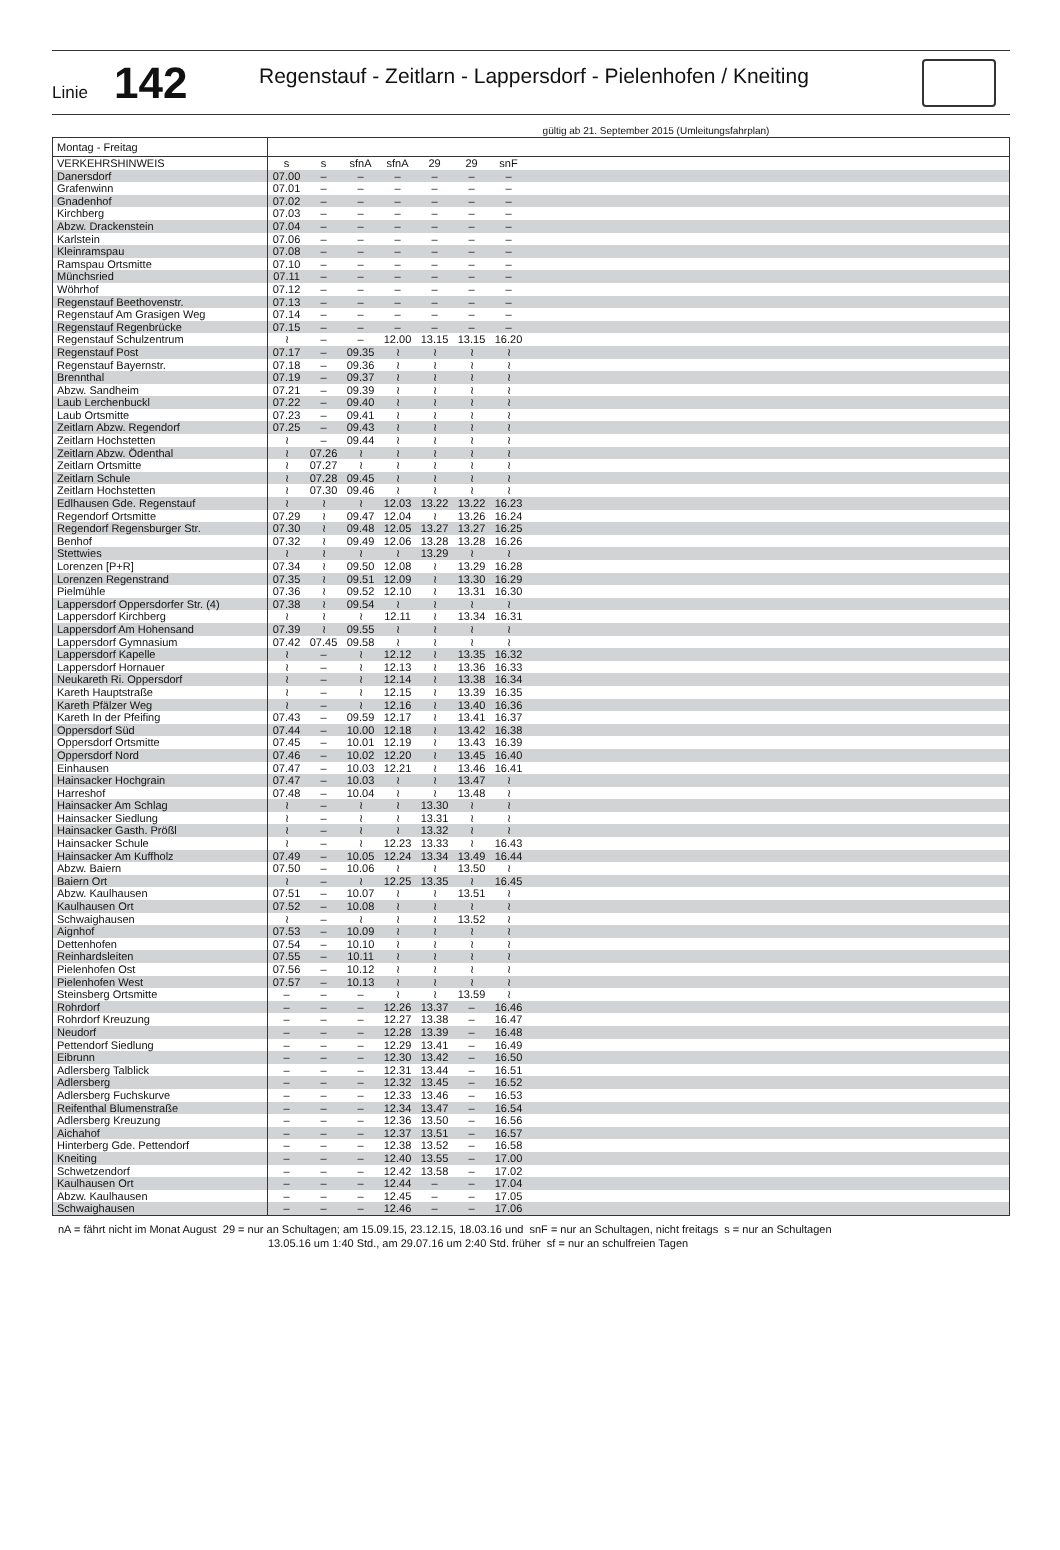Linie
142
Regenstauf - Zeitlarn - Lappersdorf - Pielenhofen / Kneiting
gültig ab 21. September 2015 (Umleitungsfahrplan)
| Montag - Freitag | | | | | | | | |
| VERKEHRSHINWEIS | s | s | sfnA | sfnA | 29 | 29 | snF | |
| Danersdorf | 07.00 | – | – | – | – | – | – | |
| Grafenwinn | 07.01 | – | – | – | – | – | – | |
| Gnadenhof | 07.02 | – | – | – | – | – | – | |
| Kirchberg | 07.03 | – | – | – | – | – | – | |
| Abzw. Drackenstein | 07.04 | – | – | – | – | – | – | |
| Karlstein | 07.06 | – | – | – | – | – | – | |
| Kleinramspau | 07.08 | – | – | – | – | – | – | |
| Ramspau Ortsmitte | 07.10 | – | – | – | – | – | – | |
| Münchsried | 07.11 | – | – | – | – | – | – | |
| Wöhrhof | 07.12 | – | – | – | – | – | – | |
| Regenstauf Beethovenstr. | 07.13 | – | – | – | – | – | – | |
| Regenstauf Am Grasigen Weg | 07.14 | – | – | – | – | – | – | |
| Regenstauf Regenbrücke | 07.15 | – | – | – | – | – | – | |
| Regenstauf Schulzentrum | ≀ | – | – | 12.00 | 13.15 | 13.15 | 16.20 | |
| Regenstauf Post | 07.17 | – | 09.35 | ≀ | ≀ | ≀ | ≀ | |
| Regenstauf Bayernstr. | 07.18 | – | 09.36 | ≀ | ≀ | ≀ | ≀ | |
| Brennthal | 07.19 | – | 09.37 | ≀ | ≀ | ≀ | ≀ | |
| Abzw. Sandheim | 07.21 | – | 09.39 | ≀ | ≀ | ≀ | ≀ | |
| Laub Lerchenbuckl | 07.22 | – | 09.40 | ≀ | ≀ | ≀ | ≀ | |
| Laub Ortsmitte | 07.23 | – | 09.41 | ≀ | ≀ | ≀ | ≀ | |
| Zeitlarn Abzw. Regendorf | 07.25 | – | 09.43 | ≀ | ≀ | ≀ | ≀ | |
| Zeitlarn Hochstetten | ≀ | – | 09.44 | ≀ | ≀ | ≀ | ≀ | |
| Zeitlarn Abzw. Ödenthal | ≀ | 07.26 | ≀ | ≀ | ≀ | ≀ | ≀ | |
| Zeitlarn Ortsmitte | ≀ | 07.27 | ≀ | ≀ | ≀ | ≀ | ≀ | |
| Zeitlarn Schule | ≀ | 07.28 | 09.45 | ≀ | ≀ | ≀ | ≀ | |
| Zeitlarn Hochstetten | ≀ | 07.30 | 09.46 | ≀ | ≀ | ≀ | ≀ | |
| Edlhausen Gde. Regenstauf | ≀ | ≀ | ≀ | 12.03 | 13.22 | 13.22 | 16.23 | |
| Regendorf Ortsmitte | 07.29 | ≀ | 09.47 | 12.04 | ≀ | 13.26 | 16.24 | |
| Regendorf Regensburger Str. | 07.30 | ≀ | 09.48 | 12.05 | 13.27 | 13.27 | 16.25 | |
| Benhof | 07.32 | ≀ | 09.49 | 12.06 | 13.28 | 13.28 | 16.26 | |
| Stettwies | ≀ | ≀ | ≀ | ≀ | 13.29 | ≀ | ≀ | |
| Lorenzen [P+R] | 07.34 | ≀ | 09.50 | 12.08 | ≀ | 13.29 | 16.28 | |
| Lorenzen Regenstrand | 07.35 | ≀ | 09.51 | 12.09 | ≀ | 13.30 | 16.29 | |
| Pielmühle | 07.36 | ≀ | 09.52 | 12.10 | ≀ | 13.31 | 16.30 | |
| Lappersdorf Oppersdorfer Str. (4) | 07.38 | ≀ | 09.54 | ≀ | ≀ | ≀ | ≀ | |
| Lappersdorf Kirchberg | ≀ | ≀ | ≀ | 12.11 | ≀ | 13.34 | 16.31 | |
| Lappersdorf Am Hohensand | 07.39 | ≀ | 09.55 | ≀ | ≀ | ≀ | ≀ | |
| Lappersdorf Gymnasium | 07.42 | 07.45 | 09.58 | ≀ | ≀ | ≀ | ≀ | |
| Lappersdorf Kapelle | ≀ | – | ≀ | 12.12 | ≀ | 13.35 | 16.32 | |
| Lappersdorf Hornauer | ≀ | – | ≀ | 12.13 | ≀ | 13.36 | 16.33 | |
| Neukareth Ri. Oppersdorf | ≀ | – | ≀ | 12.14 | ≀ | 13.38 | 16.34 | |
| Kareth Hauptstraße | ≀ | – | ≀ | 12.15 | ≀ | 13.39 | 16.35 | |
| Kareth Pfälzer Weg | ≀ | – | ≀ | 12.16 | ≀ | 13.40 | 16.36 | |
| Kareth In der Pfeifing | 07.43 | – | 09.59 | 12.17 | ≀ | 13.41 | 16.37 | |
| Oppersdorf Süd | 07.44 | – | 10.00 | 12.18 | ≀ | 13.42 | 16.38 | |
| Oppersdorf Ortsmitte | 07.45 | – | 10.01 | 12.19 | ≀ | 13.43 | 16.39 | |
| Oppersdorf Nord | 07.46 | – | 10.02 | 12.20 | ≀ | 13.45 | 16.40 | |
| Einhausen | 07.47 | – | 10.03 | 12.21 | ≀ | 13.46 | 16.41 | |
| Hainsacker Hochgrain | 07.47 | – | 10.03 | ≀ | ≀ | 13.47 | ≀ | |
| Harreshof | 07.48 | – | 10.04 | ≀ | ≀ | 13.48 | ≀ | |
| Hainsacker Am Schlag | ≀ | – | ≀ | ≀ | 13.30 | ≀ | ≀ | |
| Hainsacker Siedlung | ≀ | – | ≀ | ≀ | 13.31 | ≀ | ≀ | |
| Hainsacker Gasth. Prößl | ≀ | – | ≀ | ≀ | 13.32 | ≀ | ≀ | |
| Hainsacker Schule | ≀ | – | ≀ | 12.23 | 13.33 | ≀ | 16.43 | |
| Hainsacker Am Kuffholz | 07.49 | – | 10.05 | 12.24 | 13.34 | 13.49 | 16.44 | |
| Abzw. Baiern | 07.50 | – | 10.06 | ≀ | ≀ | 13.50 | ≀ | |
| Baiern Ort | ≀ | – | ≀ | 12.25 | 13.35 | ≀ | 16.45 | |
| Abzw. Kaulhausen | 07.51 | – | 10.07 | ≀ | ≀ | 13.51 | ≀ | |
| Kaulhausen Ort | 07.52 | – | 10.08 | ≀ | ≀ | ≀ | ≀ | |
| Schwaighausen | ≀ | – | ≀ | ≀ | ≀ | 13.52 | ≀ | |
| Aignhof | 07.53 | – | 10.09 | ≀ | ≀ | ≀ | ≀ | |
| Dettenhofen | 07.54 | – | 10.10 | ≀ | ≀ | ≀ | ≀ | |
| Reinhardsleiten | 07.55 | – | 10.11 | ≀ | ≀ | ≀ | ≀ | |
| Pielenhofen Ost | 07.56 | – | 10.12 | ≀ | ≀ | ≀ | ≀ | |
| Pielenhofen West | 07.57 | – | 10.13 | ≀ | ≀ | ≀ | ≀ | |
| Steinsberg Ortsmitte | – | – | – | ≀ | ≀ | 13.59 | ≀ | |
| Rohrdorf | – | – | – | 12.26 | 13.37 | – | 16.46 | |
| Rohrdorf Kreuzung | – | – | – | 12.27 | 13.38 | – | 16.47 | |
| Neudorf | – | – | – | 12.28 | 13.39 | – | 16.48 | |
| Pettendorf Siedlung | – | – | – | 12.29 | 13.41 | – | 16.49 | |
| Eibrunn | – | – | – | 12.30 | 13.42 | – | 16.50 | |
| Adlersberg Talblick | – | – | – | 12.31 | 13.44 | – | 16.51 | |
| Adlersberg | – | – | – | 12.32 | 13.45 | – | 16.52 | |
| Adlersberg Fuchskurve | – | – | – | 12.33 | 13.46 | – | 16.53 | |
| Reifenthal Blumenstraße | – | – | – | 12.34 | 13.47 | – | 16.54 | |
| Adlersberg Kreuzung | – | – | – | 12.36 | 13.50 | – | 16.56 | |
| Aichahof | – | – | – | 12.37 | 13.51 | – | 16.57 | |
| Hinterberg Gde. Pettendorf | – | – | – | 12.38 | 13.52 | – | 16.58 | |
| Kneiting | – | – | – | 12.40 | 13.55 | – | 17.00 | |
| Schwetzendorf | – | – | – | 12.42 | 13.58 | – | 17.02 | |
| Kaulhausen Ort | – | – | – | 12.44 | – | – | 17.04 | |
| Abzw. Kaulhausen | – | – | – | 12.45 | – | – | 17.05 | |
| Schwaighausen | – | – | – | 12.46 | – | – | 17.06 | |
nA = fährt nicht im Monat August 29 = nur an Schultagen; am 15.09.15, 23.12.15, 18.03.16 und snF = nur an Schultagen, nicht freitags s = nur an Schultagen
13.05.16 um 1:40 Std., am 29.07.16 um 2:40 Std. früher sf = nur an schulfreien Tagen